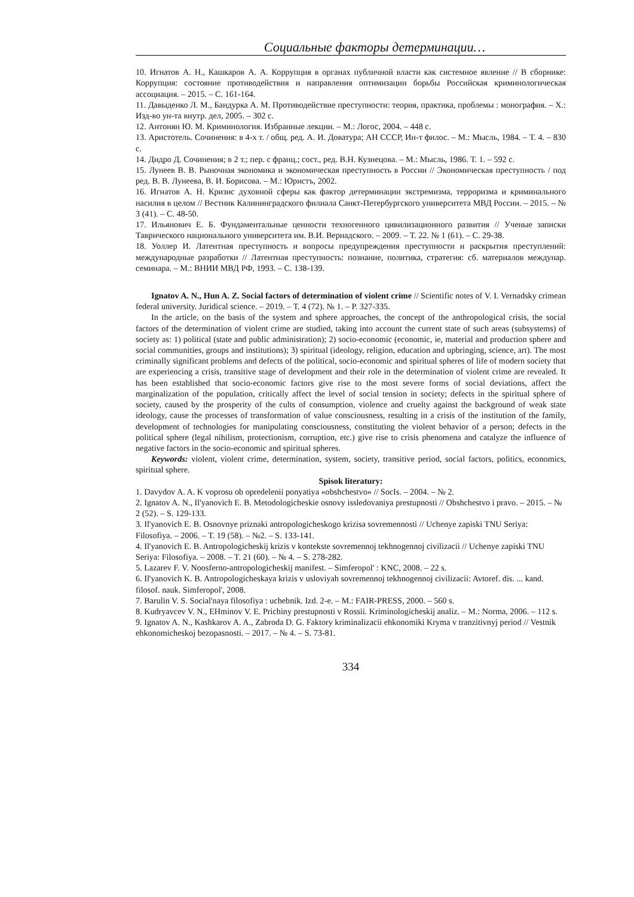Социальные факторы детерминации…
10. Игнатов А. Н., Кашкаров А. А. Коррупция в органах публичной власти как системное явление // В сборнике: Коррупция: состояние противодействия и направления оптимизации борьбы Российская криминологическая ассоциация. – 2015. – С. 161-164.
11. Давыденко Л. М., Бандурка А. М. Противодействие преступности: теория, практика, проблемы : монография. – Х.: Изд-во ун-та внутр. дел, 2005. – 302 с.
12. Антонян Ю. М. Криминология. Избранные лекции. – М.: Логос, 2004. – 448 с.
13. Аристотель. Сочинения: в 4-х т. / общ. ред. А. И. Доватура; АН СССР, Ин-т филос. – М.: Мысль, 1984. – Т. 4. – 830 с.
14. Дидро Д. Сочинения; в 2 т.; пер. с франц.; сост., ред. В.Н. Кузнецова. – М.: Мысль, 1986. Т. 1. – 592 с.
15. Лунеев В. В. Рыночная экономика и экономическая преступность в России // Экономическая преступность / под ред. В. В. Лунеева, В. И. Борисова. – М.: Юристъ, 2002.
16. Игнатов А. Н. Кризис духовной сферы как фактор детерминации экстремизма, терроризма и криминального насилия в целом // Вестник Калининградского филиала Санкт-Петербургского университета МВД России. – 2015. – № 3 (41). – С. 48-50.
17. Ильянович Е. Б. Фундаментальные ценности техногенного цивилизационного развития // Ученые записки Таврического национального университета им. В.И. Вернадского. – 2009. – Т. 22. № 1 (61). – С. 29-38.
18. Уоллер И. Латентная преступность и вопросы предупреждения преступности и раскрытия преступлений: международные разработки // Латентная преступность: познание, политика, стратегия: сб. материалов междунар. семинара. – М.: ВНИИ МВД РФ, 1993. – С. 138-139.
Ignatov A. N., Hun A. Z. Social factors of determination of violent crime // Scientific notes of V. I. Vernadsky crimean federal university. Juridical science. – 2019. – Т. 4 (72). № 1. – P. 327-335.
In the article, on the basis of the system and sphere approaches, the concept of the anthropological crisis, the social factors of the determination of violent crime are studied, taking into account the current state of such areas (subsystems) of society as: 1) political (state and public administration); 2) socio-economic (economic, ie, material and production sphere and social communities, groups and institutions); 3) spiritual (ideology, religion, education and upbringing, science, art). The most criminally significant problems and defects of the political, socio-economic and spiritual spheres of life of modern society that are experiencing a crisis, transitive stage of development and their role in the determination of violent crime are revealed. It has been established that socio-economic factors give rise to the most severe forms of social deviations, affect the marginalization of the population, critically affect the level of social tension in society; defects in the spiritual sphere of society, caused by the prosperity of the cults of consumption, violence and cruelty against the background of weak state ideology, cause the processes of transformation of value consciousness, resulting in a crisis of the institution of the family, development of technologies for manipulating consciousness, constituting the violent behavior of a person; defects in the political sphere (legal nihilism, protectionism, corruption, etc.) give rise to crisis phenomena and catalyze the influence of negative factors in the socio-economic and spiritual spheres.
Keywords: violent, violent crime, determination, system, society, transitive period, social factors, politics, economics, spiritual sphere.
Spisok literatury:
1. Davydov A. A. K voprosu ob opredelenii ponyatiya «obshchestvo» // SocIs. – 2004. – № 2.
2. Ignatov A. N., Il'yanovich E. B. Metodologicheskie osnovy issledovaniya prestupnosti // Obshchestvo i pravo. – 2015. – № 2 (52). – S. 129-133.
3. Il'yanovich E. B. Osnovnye priznaki antropologicheskogo krizisa sovremennosti // Uchenye zapiski TNU Seriya: Filosofiya. – 2006. – T. 19 (58). – №2. – S. 133-141.
4. Il'yanovich E. B. Antropologicheskij krizis v kontekste sovremennoj tekhnogennoj civilizacii // Uchenye zapiski TNU Seriya: Filosofiya. – 2008. – T. 21 (60). – № 4. – S. 278-282.
5. Lazarev F. V. Noosferno-antropologicheskij manifest. – Simferopol' : KNC, 2008. – 22 s.
6. Il'yanovich K. B. Antropologicheskaya krizis v usloviyah sovremennoj tekhnogennoj civilizacii: Avtoref. dis. ... kand. filosof. nauk. Simferopol', 2008.
7. Barulin V. S. Social'naya filosofiya : uchebnik. Izd. 2-e. – M.: FAIR-PRESS, 2000. – 560 s.
8. Kudryavcev V. N., EHminov V. E. Prichiny prestupnosti v Rossii. Kriminologicheskij analiz. – M.: Norma, 2006. – 112 s.
9. Ignatov A. N., Kashkarov A. A., Zabroda D. G. Faktory kriminalizacii ehkonomiki Kryma v tranzitivnyj period // Vestnik ehkonomicheskoj bezopasnosti. – 2017. – № 4. – S. 73-81.
334